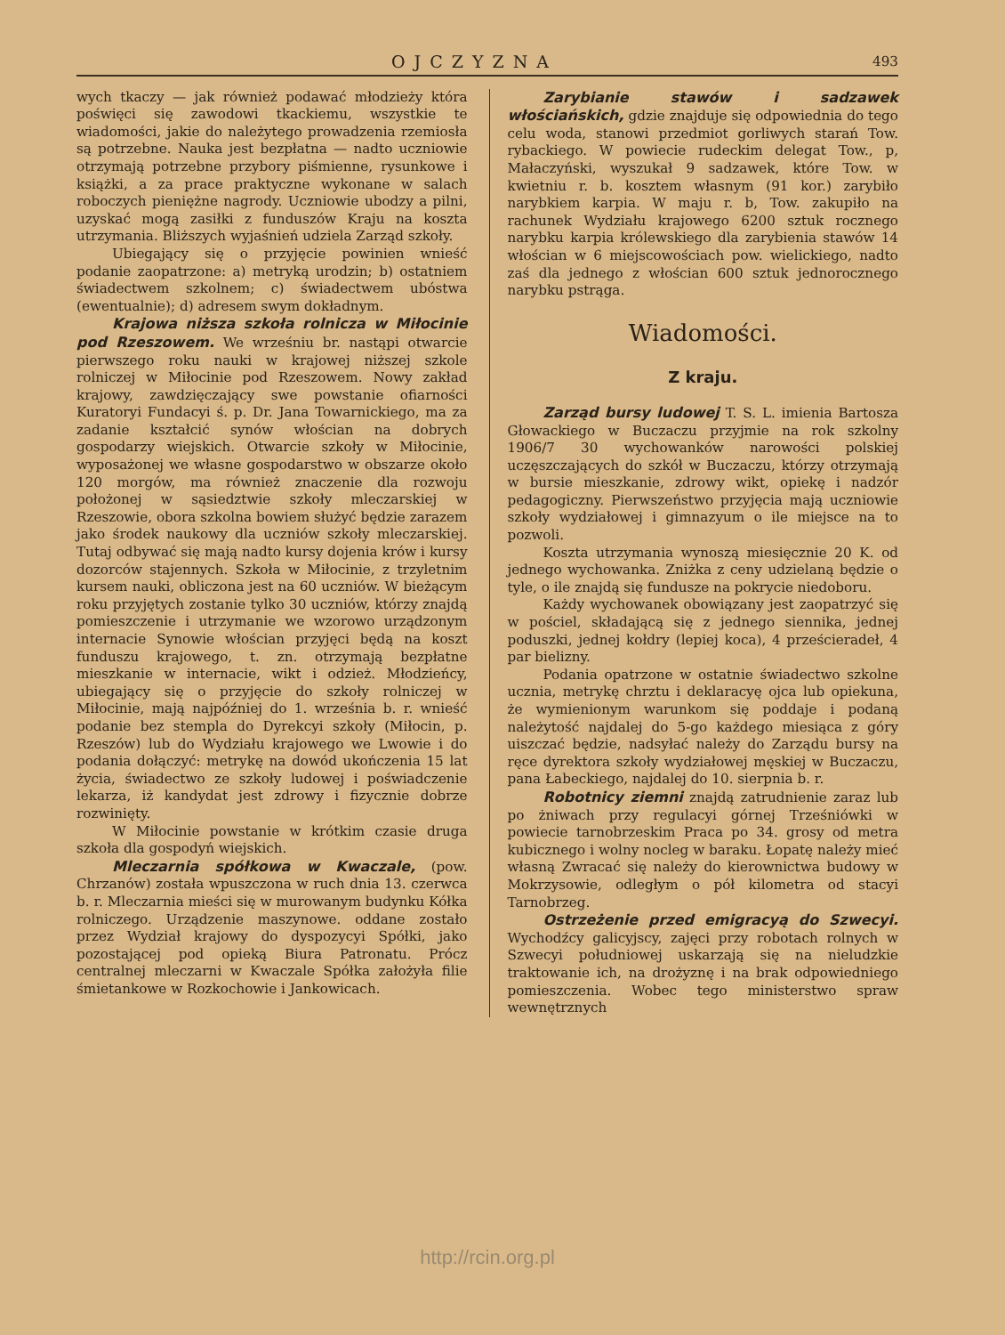OJCZYZNA 493
wych tkaczy — jak również podawać młodzieży która poświęci się zawodowi tkackiemu, wszystkie te wiadomości, jakie do należytego prowadzenia rzemiosła są potrzebne. Nauka jest bezpłatna — nadto uczniowie otrzymają potrzebne przybory piśmienne, rysunkowe i książki, a za prace praktyczne wykonane w salach roboczych pieniężne nagrody. Uczniowie ubodzy a pilni, uzyskać mogą zasiłki z funduszów Kraju na koszta utrzymania. Bliższych wyjaśnień udziela Zarząd szkoły.
Ubiegający się o przyjęcie powinien wnieść podanie zaopatrzone: a) metryką urodzin; b) ostatniem świadectwem szkolnem; c) świadectwem ubóstwa (ewentualnie); d) adresem swym dokładnym.
Krajowa niższa szkoła rolnicza w Miłocinie pod Rzeszowem. We wrześniu br. nastąpi otwarcie pierwszego roku nauki w krajowej niższej szkole rolniczej w Miłocinie pod Rzeszowem. Nowy zakład krajowy, zawdzięczający swe powstanie ofiarności Kuratoryi Fundacyi ś. p. Dr. Jana Towarnickiego, ma za zadanie kształcić synów włościan na dobrych gospodarzy wiejskich. Otwarcie szkoły w Miłocinie, wyposażonej we własne gospodarstwo w obszarze około 120 morgów, ma również znaczenie dla rozwoju położonej w sąsiedztwie szkoły mleczarskiej w Rzeszowie, obora szkolna bowiem służyć będzie zarazem jako środek naukowy dla uczniów szkoły mleczarskiej. Tutaj odbywać się mają nadto kursy dojenia krów i kursy dozorców stajennych. Szkoła w Miłocinie, z trzyletnim kursem nauki, obliczona jest na 60 uczniów. W bieżącym roku przyjętych zostanie tylko 30 uczniów, którzy znajdą pomieszczenie i utrzymanie we wzorowo urządzonym internacie Synowie włościan przyjęci będą na koszt funduszu krajowego, t. zn. otrzymają bezpłatne mieszkanie w internacie, wikt i odzież. Młodzieńcy, ubiegający się o przyjęcie do szkoły rolniczej w Miłocinie, mają najpóźniej do 1. września b. r. wnieść podanie bez stempla do Dyrekcyi szkoły (Miłocin, p. Rzeszów) lub do Wydziału krajowego we Lwowie i do podania dołączyć: metrykę na dowód ukończenia 15 lat życia, świadectwo ze szkoły ludowej i poświadczenie lekarza, iż kandydat jest zdrowy i fizycznie dobrze rozwinięty.
W Miłocinie powstanie w krótkim czasie druga szkoła dla gospodyń wiejskich.
Mleczarnia spółkowa w Kwaczale, (pow. Chrzanów) została wpuszczona w ruch dnia 13. czerwca b. r. Mleczarnia mieści się w murowanym budynku Kółka rolniczego. Urządzenie maszynowe. oddane zostało przez Wydział krajowy do dyspozycyi Spółki, jako pozostającej pod opieką Biura Patronatu. Prócz centralnej mleczarni w Kwaczale Spółka założyła filie śmietankowe w Rozkochowie i Jankowicach.
Zarybianie stawów i sadzawek włościańskich, gdzie znajduje się odpowiednia do tego celu woda, stanowi przedmiot gorliwych starań Tow. rybackiego. W powiecie rudeckim delegat Tow., p, Małaczyński, wyszukał 9 sadzawek, które Tow. w kwietniu r. b. kosztem własnym (91 kor.) zarybiło narybkiem karpia. W maju r. b, Tow. zakupiło na rachunek Wydziału krajowego 6200 sztuk rocznego narybku karpia królewskiego dla zarybienia stawów 14 włościan w 6 miejscowościach pow. wielickiego, nadto zaś dla jednego z włościan 600 sztuk jednorocznego narybku pstrąga.
Wiadomości.
Z kraju.
Zarząd bursy ludowej T. S. L. imienia Bartosza Głowackiego w Buczaczu przyjmie na rok szkolny 1906/7 30 wychowanków narowości polskiej uczęszczających do szkół w Buczaczu, którzy otrzymają w bursie mieszkanie, zdrowy wikt, opiekę i nadzór pedagogiczny. Pierwszeństwo przyjęcia mają uczniowie szkoły wydziałowej i gimnazyum o ile miejsce na to pozwoli.
Koszta utrzymania wynoszą miesięcznie 20 K. od jednego wychowanka. Zniżka z ceny udzielaną będzie o tyle, o ile znajdą się fundusze na pokrycie niedoboru.
Każdy wychowanek obowiązany jest zaopatrzyć się w pościel, składającą się z jednego siennika, jednej poduszki, jednej kołdry (lepiej koca), 4 prześcieradeł, 4 par bielizny.
Podania opatrzone w ostatnie świadectwo szkolne ucznia, metrykę chrztu i deklaracyę ojca lub opiekuna, że wymienionym warunkom się poddaje i podaną należytość najdalej do 5-go każdego miesiąca z góry uiszczać będzie, nadsyłać należy do Zarządu bursy na ręce dyrektora szkoły wydziałowej męskiej w Buczaczu, pana Łabeckiego, najdalej do 10. sierpnia b. r.
Robotnicy ziemni znajdą zatrudnienie zaraz lub po żniwach przy regulacyi górnej Trześniówki w powiecie tarnobrzeskim Praca po 34. grosy od metra kubicznego i wolny nocleg w baraku. Łopatę należy mieć własną Zwracać się należy do kierownictwa budowy w Mokrzysowie, odległym o pół kilometra od stacyi Tarnobrzeg.
Ostrzeżenie przed emigracyą do Szwecyi. Wychodźcy galicyjscy, zajęci przy robotach rolnych w Szwecyi południowej uskarzają się na nieludzkie traktowanie ich, na drożyznę i na brak odpowiedniego pomieszczenia. Wobec tego ministerstwo spraw wewnętrznych
http://rcin.org.pl